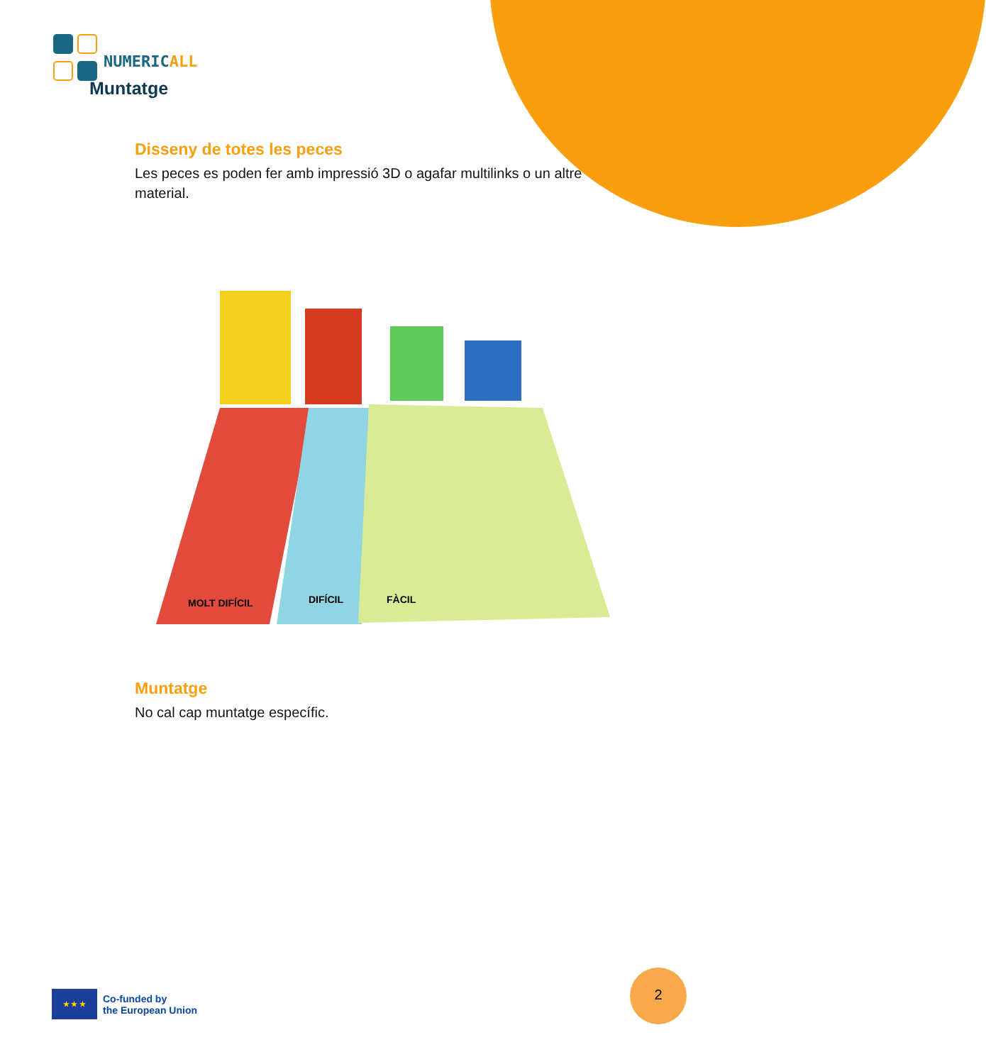NUMERICALL
Muntatge
Disseny de totes les peces
Les peces es poden fer amb impressió 3D o agafar multilinks o un altre material.
MOLT DIFÍCIL
DIFÍCIL
FÀCIL
Muntatge
No cal cap muntatge específic.
★ ★ ★
Co-funded by
the European Union
2